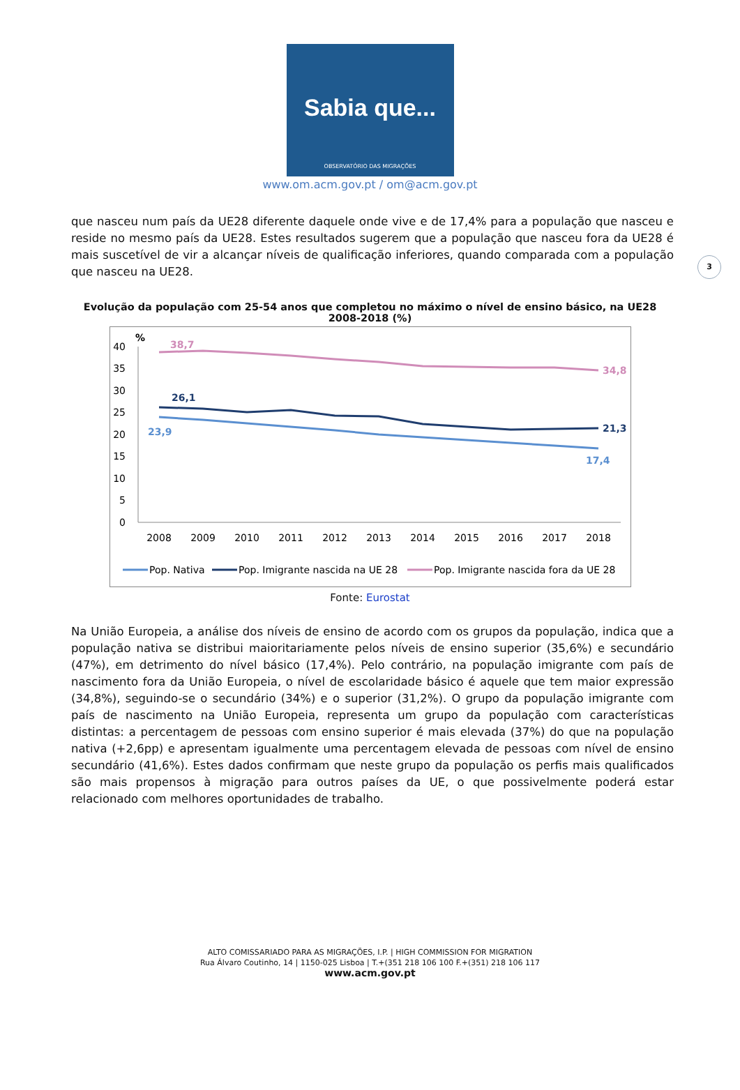Sabia que...
OBSERVATÓRIO DAS MIGRAÇÕES
www.om.acm.gov.pt / om@acm.gov.pt
3
que nasceu num país da UE28 diferente daquele onde vive e de 17,4% para a população que nasceu e reside no mesmo país da UE28. Estes resultados sugerem que a população que nasceu fora da UE28 é mais suscetível de vir a alcançar níveis de qualificação inferiores, quando comparada com a população que nasceu na UE28.
Evolução da população com 25-54 anos que completou no máximo o nível de ensino básico, na UE28
2008-2018 (%)
%
40
35
30
25
20
15
10
5
0
38,7
34,8
26,1
21,3
23,9
17,4
2008
2009
2010
2011
2012
2013
2014
2015
2016
2017
2018
Pop. Nativa
Pop. Imigrante nascida na UE 28
Pop. Imigrante nascida fora da UE 28
Fonte: Eurostat
Na União Europeia, a análise dos níveis de ensino de acordo com os grupos da população, indica que a população nativa se distribui maioritariamente pelos níveis de ensino superior (35,6%) e secundário (47%), em detrimento do nível básico (17,4%). Pelo contrário, na população imigrante com país de nascimento fora da União Europeia, o nível de escolaridade básico é aquele que tem maior expressão (34,8%), seguindo-se o secundário (34%) e o superior (31,2%). O grupo da população imigrante com país de nascimento na União Europeia, representa um grupo da população com características distintas: a percentagem de pessoas com ensino superior é mais elevada (37%) do que na população nativa (+2,6pp) e apresentam igualmente uma percentagem elevada de pessoas com nível de ensino secundário (41,6%). Estes dados confirmam que neste grupo da população os perfis mais qualificados são mais propensos à migração para outros países da UE, o que possivelmente poderá estar relacionado com melhores oportunidades de trabalho.
ALTO COMISSARIADO PARA AS MIGRAÇÕES, I.P. | HIGH COMMISSION FOR MIGRATION
Rua Álvaro Coutinho, 14 | 1150-025 Lisboa | T.+(351 218 106 100 F.+(351) 218 106 117
www.acm.gov.pt